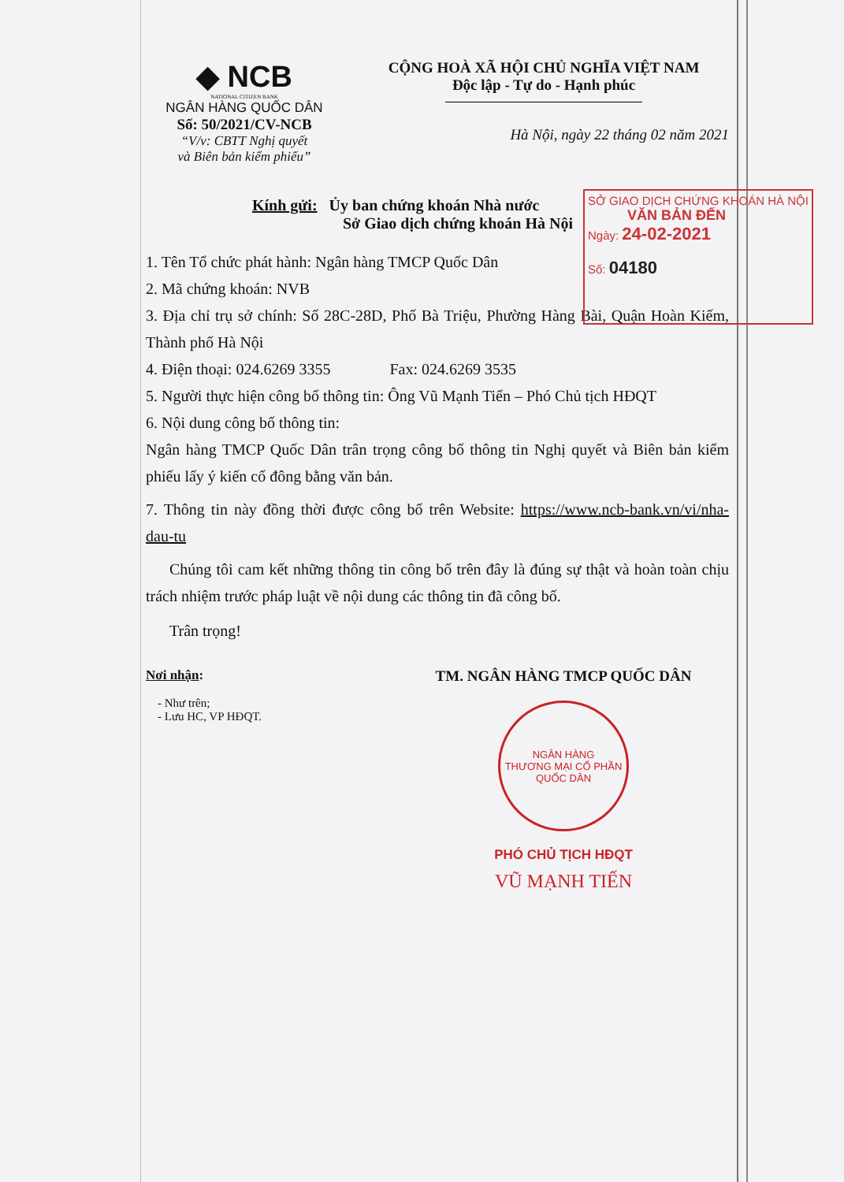◆ NCB
NATIONAL CITIZEN BANK
NGÂN HÀNG QUỐC DÂN
Số: 50/2021/CV-NCB
“V/v: CBTT Nghị quyết
và Biên bản kiểm phiếu”
CỘNG HOÀ XÃ HỘI CHỦ NGHĨA VIỆT NAM
Độc lập - Tự do - Hạnh phúc
Hà Nội, ngày 22 tháng 02 năm 2021
Kính gửi: Ủy ban chứng khoán Nhà nước
Sở Giao dịch chứng khoán Hà Nội
1. Tên Tổ chức phát hành: Ngân hàng TMCP Quốc Dân
2. Mã chứng khoán: NVB
3. Địa chỉ trụ sở chính: Số 28C-28D, Phố Bà Triệu, Phường Hàng Bài, Quận Hoàn Kiếm, Thành phố Hà Nội
4. Điện thoại: 024.6269 3355 Fax: 024.6269 3535
5. Người thực hiện công bố thông tin: Ông Vũ Mạnh Tiến – Phó Chủ tịch HĐQT
6. Nội dung công bố thông tin:
Ngân hàng TMCP Quốc Dân trân trọng công bố thông tin Nghị quyết và Biên bản kiểm phiếu lấy ý kiến cổ đông bằng văn bản.
7. Thông tin này đồng thời được công bố trên Website: https://www.ncb-bank.vn/vi/nha-dau-tu
Chúng tôi cam kết những thông tin công bố trên đây là đúng sự thật và hoàn toàn chịu trách nhiệm trước pháp luật về nội dung các thông tin đã công bố.
Trân trọng!
Nơi nhận:
- Như trên;
- Lưu HC, VP HĐQT.
TM. NGÂN HÀNG TMCP QUỐC DÂN
NGÂN HÀNG
THƯƠNG MẠI CỔ PHẦN
QUỐC DÂN
PHÓ CHỦ TỊCH HĐQT
VŨ MẠNH TIẾN
SỞ GIAO DỊCH CHỨNG KHOÁN HÀ NỘI
VĂN BẢN ĐẾN
Ngày: 24-02-2021
Số: 04180